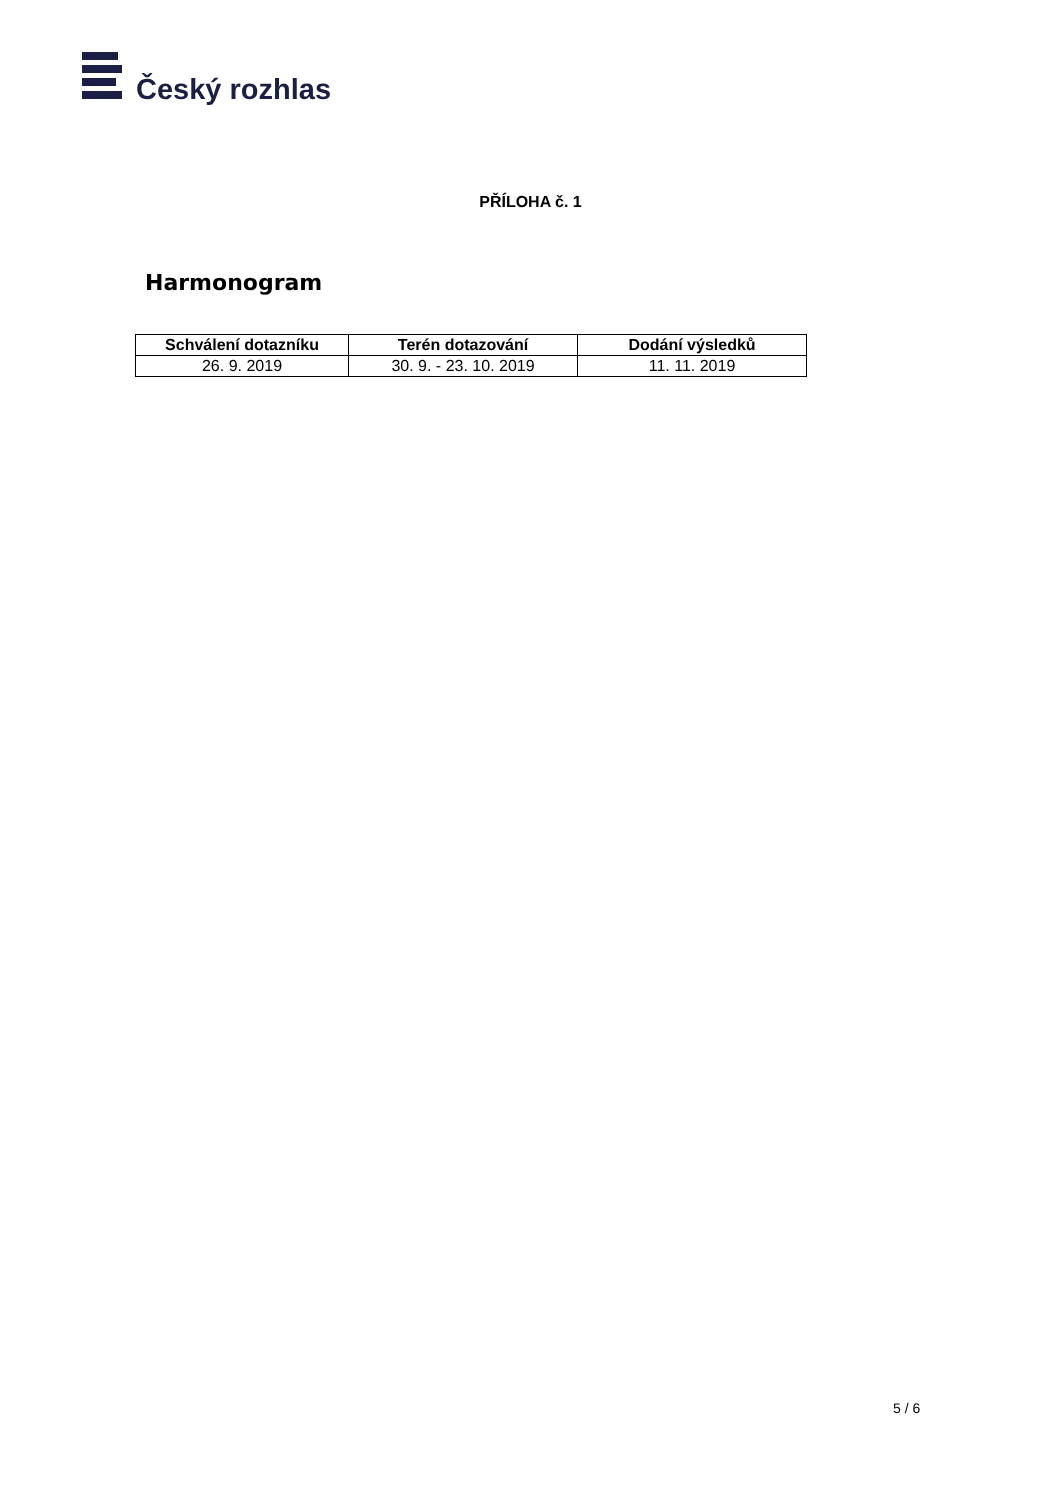Český rozhlas
PŘÍLOHA č. 1
Harmonogram
| Schválení dotazníku | Terén dotazování | Dodání výsledků |
| --- | --- | --- |
| 26. 9. 2019 | 30. 9. - 23. 10. 2019 | 11. 11. 2019 |
5 / 6